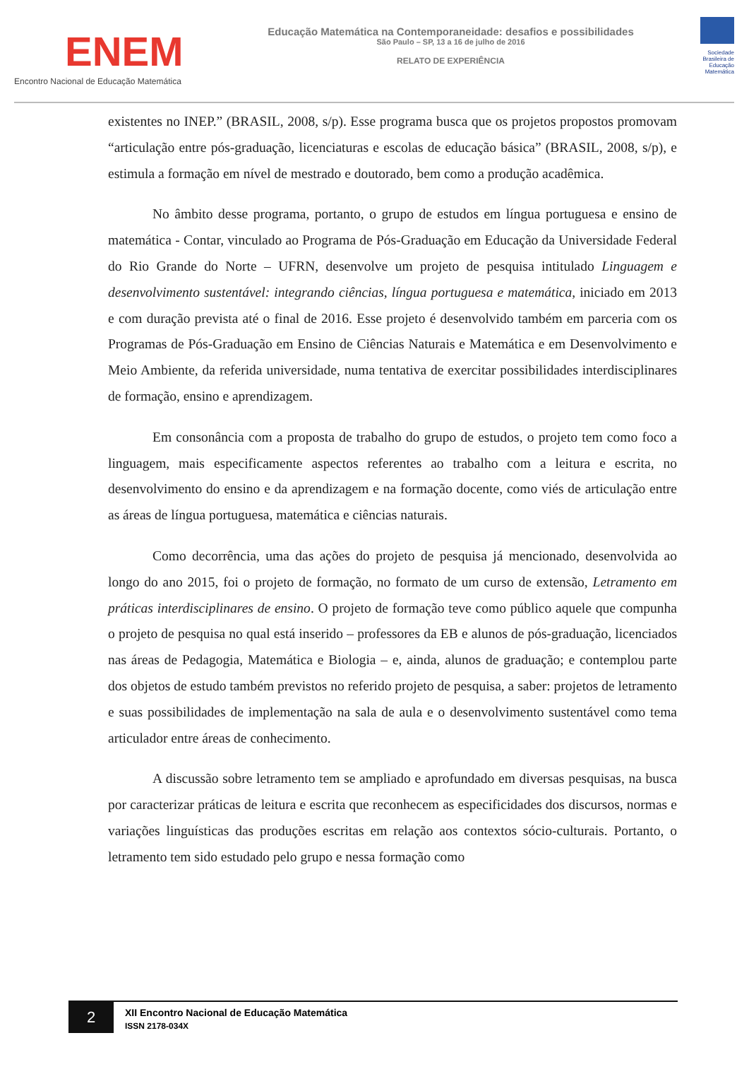ENEM
Encontro Nacional de Educação Matemática
Educação Matemática na Contemporaneidade: desafios e possibilidades
São Paulo – SP, 13 a 16 de julho de 2016
RELATO DE EXPERIÊNCIA
Sociedade Brasileira de Educação Matemática
existentes no INEP.” (BRASIL, 2008, s/p). Esse programa busca que os projetos propostos promovam “articulação entre pós-graduação, licenciaturas e escolas de educação básica” (BRASIL, 2008, s/p), e estimula a formação em nível de mestrado e doutorado, bem como a produção acadêmica.
No âmbito desse programa, portanto, o grupo de estudos em língua portuguesa e ensino de matemática - Contar, vinculado ao Programa de Pós-Graduação em Educação da Universidade Federal do Rio Grande do Norte – UFRN, desenvolve um projeto de pesquisa intitulado Linguagem e desenvolvimento sustentável: integrando ciências, língua portuguesa e matemática, iniciado em 2013 e com duração prevista até o final de 2016. Esse projeto é desenvolvido também em parceria com os Programas de Pós-Graduação em Ensino de Ciências Naturais e Matemática e em Desenvolvimento e Meio Ambiente, da referida universidade, numa tentativa de exercitar possibilidades interdisciplinares de formação, ensino e aprendizagem.
Em consonância com a proposta de trabalho do grupo de estudos, o projeto tem como foco a linguagem, mais especificamente aspectos referentes ao trabalho com a leitura e escrita, no desenvolvimento do ensino e da aprendizagem e na formação docente, como viés de articulação entre as áreas de língua portuguesa, matemática e ciências naturais.
Como decorrência, uma das ações do projeto de pesquisa já mencionado, desenvolvida ao longo do ano 2015, foi o projeto de formação, no formato de um curso de extensão, Letramento em práticas interdisciplinares de ensino. O projeto de formação teve como público aquele que compunha o projeto de pesquisa no qual está inserido – professores da EB e alunos de pós-graduação, licenciados nas áreas de Pedagogia, Matemática e Biologia – e, ainda, alunos de graduação; e contemplou parte dos objetos de estudo também previstos no referido projeto de pesquisa, a saber: projetos de letramento e suas possibilidades de implementação na sala de aula e o desenvolvimento sustentável como tema articulador entre áreas de conhecimento.
A discussão sobre letramento tem se ampliado e aprofundado em diversas pesquisas, na busca por caracterizar práticas de leitura e escrita que reconhecem as especificidades dos discursos, normas e variações linguísticas das produções escritas em relação aos contextos sócio-culturais. Portanto, o letramento tem sido estudado pelo grupo e nessa formação como
2
XII Encontro Nacional de Educação Matemática
ISSN 2178-034X